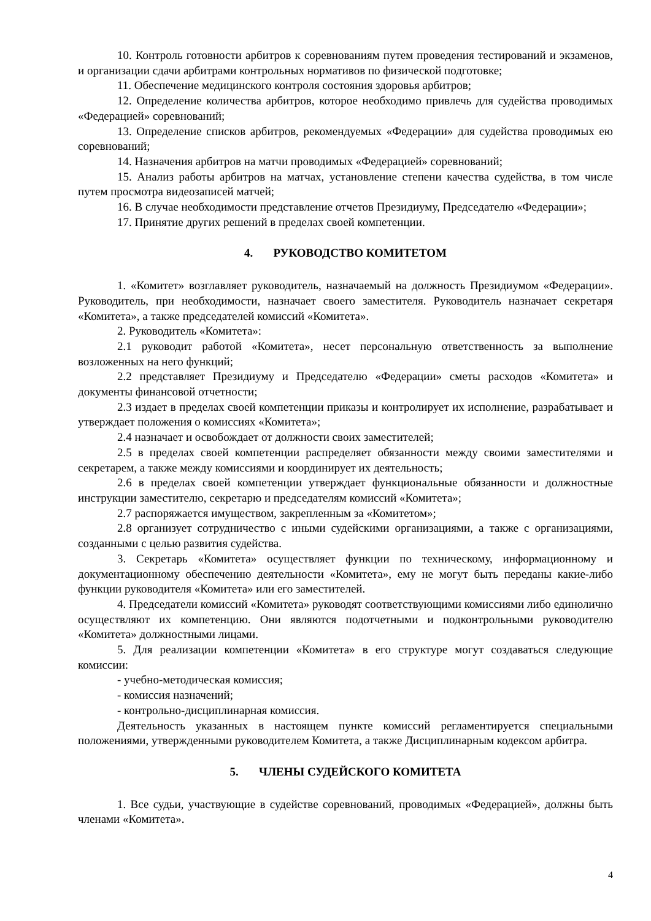10. Контроль готовности арбитров к соревнованиям путем проведения тестирований и экзаменов, и организации сдачи арбитрами контрольных нормативов по физической подготовке;
11. Обеспечение медицинского контроля состояния здоровья арбитров;
12. Определение количества арбитров, которое необходимо привлечь для судейства проводимых «Федерацией» соревнований;
13. Определение списков арбитров, рекомендуемых «Федерации» для судейства проводимых ею соревнований;
14. Назначения арбитров на матчи проводимых «Федерацией» соревнований;
15. Анализ работы арбитров на матчах, установление степени качества судейства, в том числе путем просмотра видеозаписей матчей;
16. В случае необходимости представление отчетов Президиуму, Председателю «Федерации»;
17. Принятие других решений в пределах своей компетенции.
4. РУКОВОДСТВО КОМИТЕТОМ
1. «Комитет» возглавляет руководитель, назначаемый на должность Президиумом «Федерации». Руководитель, при необходимости, назначает своего заместителя. Руководитель назначает секретаря «Комитета», а также председателей комиссий «Комитета».
2. Руководитель «Комитета»:
2.1 руководит работой «Комитета», несет персональную ответственность за выполнение возложенных на него функций;
2.2 представляет Президиуму и Председателю «Федерации» сметы расходов «Комитета» и документы финансовой отчетности;
2.3 издает в пределах своей компетенции приказы и контролирует их исполнение, разрабатывает и утверждает положения о комиссиях «Комитета»;
2.4 назначает и освобождает от должности своих заместителей;
2.5 в пределах своей компетенции распределяет обязанности между своими заместителями и секретарем, а также между комиссиями и координирует их деятельность;
2.6 в пределах своей компетенции утверждает функциональные обязанности и должностные инструкции заместителю, секретарю и председателям комиссий «Комитета»;
2.7 распоряжается имуществом, закрепленным за «Комитетом»;
2.8 организует сотрудничество с иными судейскими организациями, а также с организациями, созданными с целью развития судейства.
3. Секретарь «Комитета» осуществляет функции по техническому, информационному и документационному обеспечению деятельности «Комитета», ему не могут быть переданы какие-либо функции руководителя «Комитета» или его заместителей.
4. Председатели комиссий «Комитета» руководят соответствующими комиссиями либо единолично осуществляют их компетенцию. Они являются подотчетными и подконтрольными руководителю «Комитета» должностными лицами.
5. Для реализации компетенции «Комитета» в его структуре могут создаваться следующие комиссии:
- учебно-методическая комиссия;
- комиссия назначений;
- контрольно-дисциплинарная комиссия.
Деятельность указанных в настоящем пункте комиссий регламентируется специальными положениями, утвержденными руководителем Комитета, а также Дисциплинарным кодексом арбитра.
5. ЧЛЕНЫ СУДЕЙСКОГО КОМИТЕТА
1. Все судьи, участвующие в судействе соревнований, проводимых «Федерацией», должны быть членами «Комитета».
4